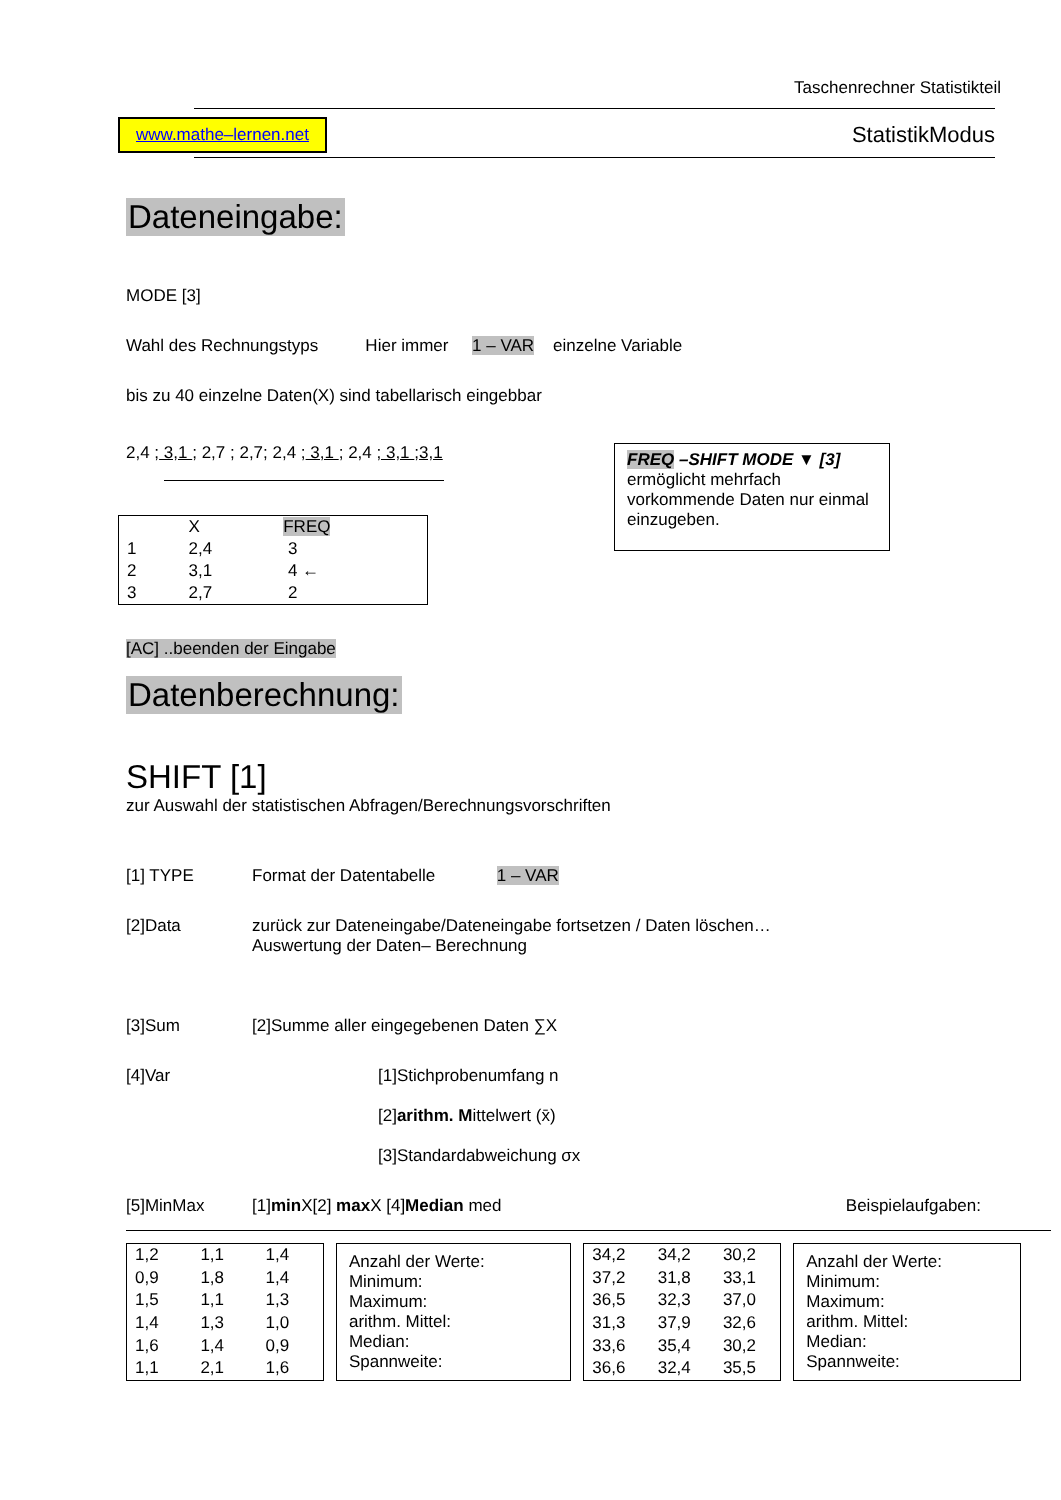Taschenrechner Statistikteil
www.mathe–lernen.net
StatistikModus
Dateneingabe:
MODE [3]
Wahl des Rechnungstyps Hier immer 1 – VAR einzelne Variable
bis zu 40 einzelne Daten(X) sind tabellarisch eingebbar
2,4 ; 3,1 ; 2,7 ; 2,7; 2,4 ; 3,1 ; 2,4 ; 3,1 ;3,1
| | X | FREQ |
| 1 | 2,4 | 3 |
| 2 | 3,1 | 4 ← |
| 3 | 2,7 | 2 |
FREQ –SHIFT MODE ▼ [3]
ermöglicht mehrfach vorkommende Daten nur einmal einzugeben.
[AC] ..beenden der Eingabe
Datenberechnung:
SHIFT [1]
zur Auswahl der statistischen Abfragen/Berechnungsvorschriften
[1] TYPE Format der Datentabelle 1 – VAR
[2]Data zurück zur Dateneingabe/Dateneingabe fortsetzen / Daten löschen…
Auswertung der Daten– Berechnung
[3]Sum [2]Summe aller eingegebenen Daten ∑X
[4]Var [1]Stichprobenumfang n
[2]arithm. Mittelwert (x̄)
[3]Standardabweichung σx
[5]MinMax [1]min X[2] max X [4]Median med
Beispielaufgaben:
| 1,2 | 1,1 | 1,4 |
| 0,9 | 1,8 | 1,4 |
| 1,5 | 1,1 | 1,3 |
| 1,4 | 1,3 | 1,0 |
| 1,6 | 1,4 | 0,9 |
| 1,1 | 2,1 | 1,6 |
Anzahl der Werte:
Minimum:
Maximum:
arithm. Mittel:
Median:
Spannweite:
| 34,2 | 34,2 | 30,2 |
| 37,2 | 31,8 | 33,1 |
| 36,5 | 32,3 | 37,0 |
| 31,3 | 37,9 | 32,6 |
| 33,6 | 35,4 | 30,2 |
| 36,6 | 32,4 | 35,5 |
Anzahl der Werte:
Minimum:
Maximum:
arithm. Mittel:
Median:
Spannweite: